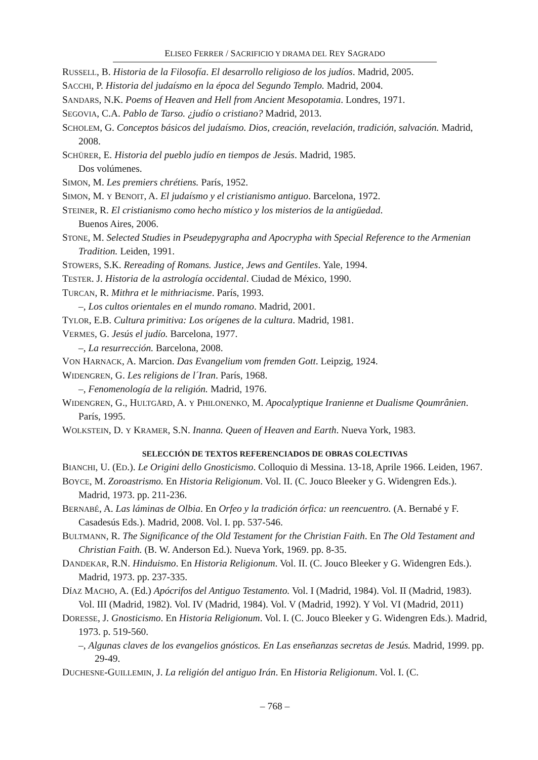ELISEO FERRER / SACRIFICIO Y DRAMA DEL REY SAGRADO
RUSSELL, B. Historia de la Filosofía. El desarrollo religioso de los judíos. Madrid, 2005.
SACCHI, P. Historia del judaísmo en la época del Segundo Templo. Madrid, 2004.
SANDARS, N.K. Poems of Heaven and Hell from Ancient Mesopotamia. Londres, 1971.
SEGOVIA, C.A. Pablo de Tarso. ¿judío o cristiano? Madrid, 2013.
SCHOLEM, G. Conceptos básicos del judaísmo. Dios, creación, revelación, tradición, salvación. Madrid, 2008.
SCHÜRER, E. Historia del pueblo judío en tiempos de Jesús. Madrid, 1985.
Dos volúmenes.
SIMON, M. Les premiers chrétiens. París, 1952.
SIMON, M. Y BENOIT, A. El judaísmo y el cristianismo antiguo. Barcelona, 1972.
STEINER, R. El cristianismo como hecho místico y los misterios de la antigüedad.
Buenos Aires, 2006.
STONE, M. Selected Studies in Pseudepygrapha and Apocrypha with Special Reference to the Armenian Tradition. Leiden, 1991.
STOWERS, S.K. Rereading of Romans. Justice, Jews and Gentiles. Yale, 1994.
TESTER. J. Historia de la astrología occidental. Ciudad de México, 1990.
TURCAN, R. Mithra et le mithriacisme. París, 1993.
–, Los cultos orientales en el mundo romano. Madrid, 2001.
TYLOR, E.B. Cultura primitiva: Los orígenes de la cultura. Madrid, 1981.
VERMES, G. Jesús el judío. Barcelona, 1977.
–, La resurrección. Barcelona, 2008.
VON HARNACK, A. Marcion. Das Evangelium vom fremden Gott. Leipzig, 1924.
WIDENGREN, G. Les religions de l´Iran. París, 1968.
–, Fenomenología de la religión. Madrid, 1976.
WIDENGREN, G., HULTGÅRD, A. Y PHILONENKO, M. Apocalyptique Iranienne et Dualisme Qoumrânien. París, 1995.
WOLKSTEIN, D. Y KRAMER, S.N. Inanna. Queen of Heaven and Earth. Nueva York, 1983.
SELECCIÓN DE TEXTOS REFERENCIADOS DE OBRAS COLECTIVAS
BIANCHI, U. (ED.). Le Origini dello Gnosticismo. Colloquio di Messina. 13-18, Aprile 1966. Leiden, 1967.
BOYCE, M. Zoroastrismo. En Historia Religionum. Vol. II. (C. Jouco Bleeker y G. Widengren Eds.). Madrid, 1973. pp. 211-236.
BERNABÉ, A. Las láminas de Olbia. En Orfeo y la tradición órfica: un reencuentro. (A. Bernabé y F. Casadesús Eds.). Madrid, 2008. Vol. I. pp. 537-546.
BULTMANN, R. The Significance of the Old Testament for the Christian Faith. En The Old Testament and Christian Faith. (B. W. Anderson Ed.). Nueva York, 1969. pp. 8-35.
DANDEKAR, R.N. Hinduismo. En Historia Religionum. Vol. II. (C. Jouco Bleeker y G. Widengren Eds.). Madrid, 1973. pp. 237-335.
DÍAZ MACHO, A. (Ed.) Apócrifos del Antiguo Testamento. Vol. I (Madrid, 1984). Vol. II (Madrid, 1983). Vol. III (Madrid, 1982). Vol. IV (Madrid, 1984). Vol. V (Madrid, 1992). Y Vol. VI (Madrid, 2011)
DORESSE, J. Gnosticismo. En Historia Religionum. Vol. I. (C. Jouco Bleeker y G. Widengren Eds.). Madrid, 1973. p. 519-560.
–, Algunas claves de los evangelios gnósticos. En Las enseñanzas secretas de Jesús. Madrid, 1999. pp. 29-49.
DUCHESNE-GUILLEMIN, J. La religión del antiguo Irán. En Historia Religionum. Vol. I. (C.
– 768 –